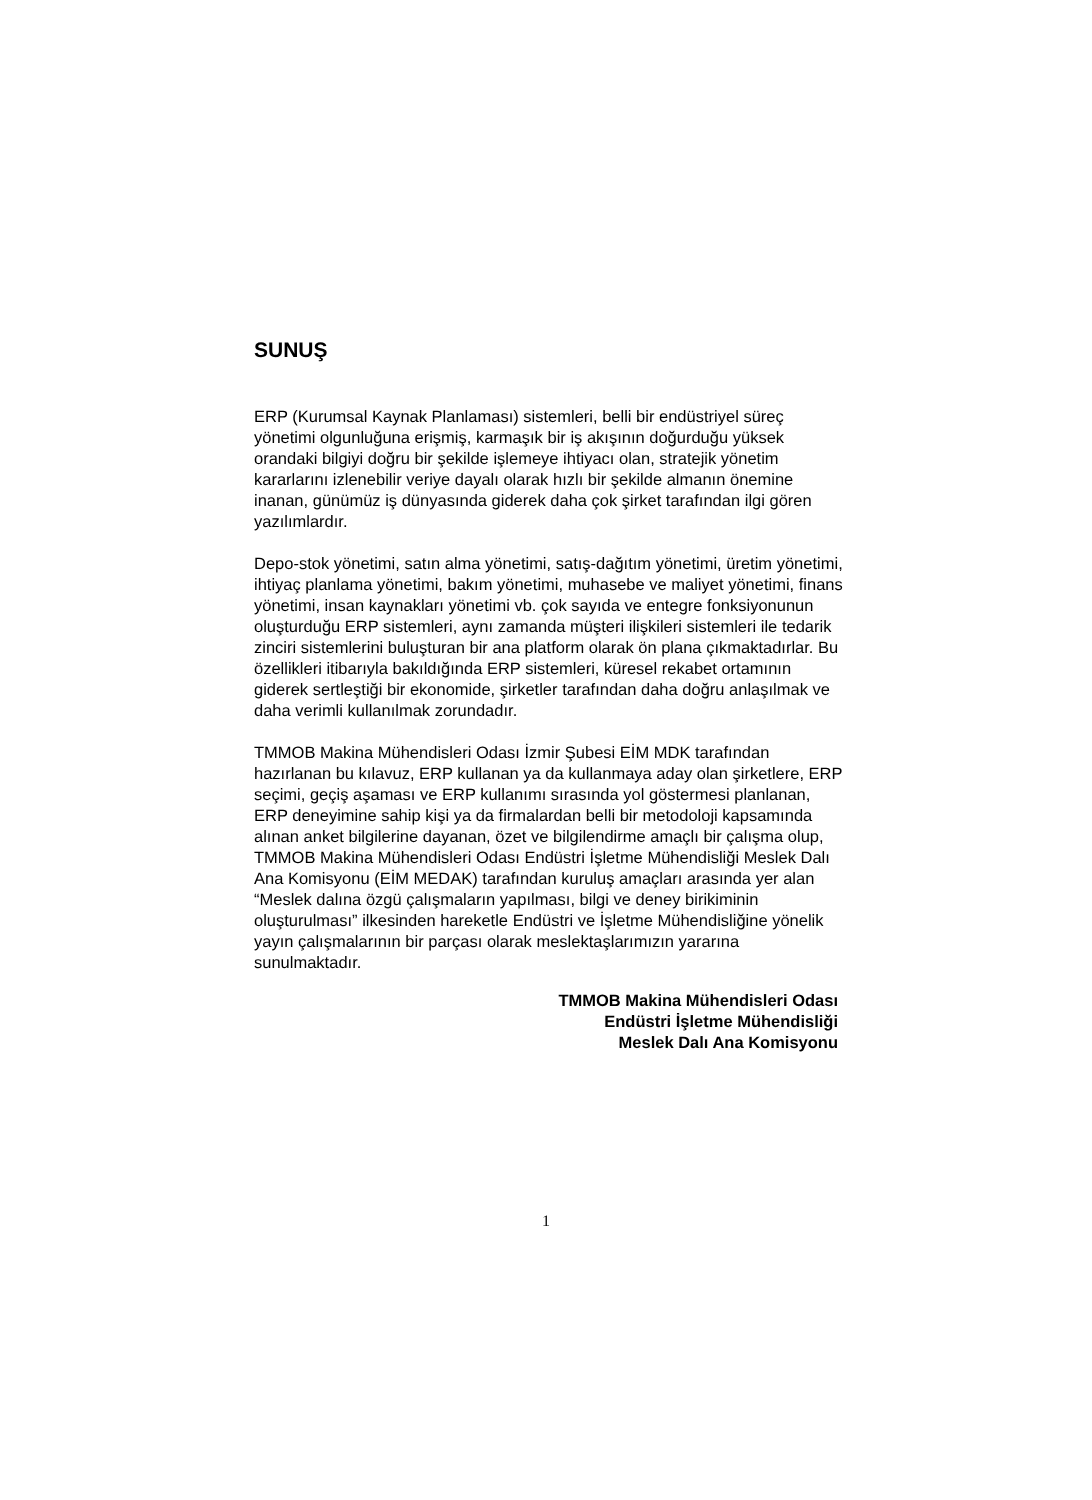SUNUŞ
ERP (Kurumsal Kaynak Planlaması) sistemleri, belli bir endüstriyel süreç yönetimi olgunluğuna erişmiş, karmaşık bir iş akışının doğurduğu yüksek orandaki bilgiyi doğru bir şekilde işlemeye ihtiyacı olan, stratejik yönetim kararlarını izlenebilir veriye dayalı olarak hızlı bir şekilde almanın önemine inanan, günümüz iş dünyasında giderek daha çok şirket tarafından ilgi gören yazılımlardır.
Depo-stok yönetimi, satın alma yönetimi, satış-dağıtım yönetimi, üretim yönetimi, ihtiyaç planlama yönetimi, bakım yönetimi, muhasebe ve maliyet yönetimi, finans yönetimi, insan kaynakları yönetimi vb. çok sayıda ve entegre fonksiyonunun oluşturduğu ERP sistemleri, aynı zamanda müşteri ilişkileri sistemleri ile tedarik zinciri sistemlerini buluşturan bir ana platform olarak ön plana çıkmaktadırlar. Bu özellikleri itibarıyla bakıldığında ERP sistemleri, küresel rekabet ortamının giderek sertleştiği bir ekonomide, şirketler tarafından daha doğru anlaşılmak ve daha verimli kullanılmak zorundadır.
TMMOB Makina Mühendisleri Odası İzmir Şubesi EİM MDK tarafından hazırlanan bu kılavuz, ERP kullanan ya da kullanmaya aday olan şirketlere, ERP seçimi, geçiş aşaması ve ERP kullanımı sırasında yol göstermesi planlanan, ERP deneyimine sahip kişi ya da firmalardan belli bir metodoloji kapsamında alınan anket bilgilerine dayanan, özet ve bilgilendirme amaçlı bir çalışma olup, TMMOB Makina Mühendisleri Odası Endüstri İşletme Mühendisliği Meslek Dalı Ana Komisyonu (EİM MEDAK) tarafından kuruluş amaçları arasında yer alan “Meslek dalına özgü çalışmaların yapılması, bilgi ve deney birikiminin oluşturulması” ilkesinden hareketle Endüstri ve İşletme Mühendisliğine yönelik yayın çalışmalarının bir parçası olarak meslektaşlarımızın yararına sunulmaktadır.
TMMOB Makina Mühendisleri Odası
Endüstri İşletme Mühendisliği
Meslek Dalı Ana Komisyonu
1